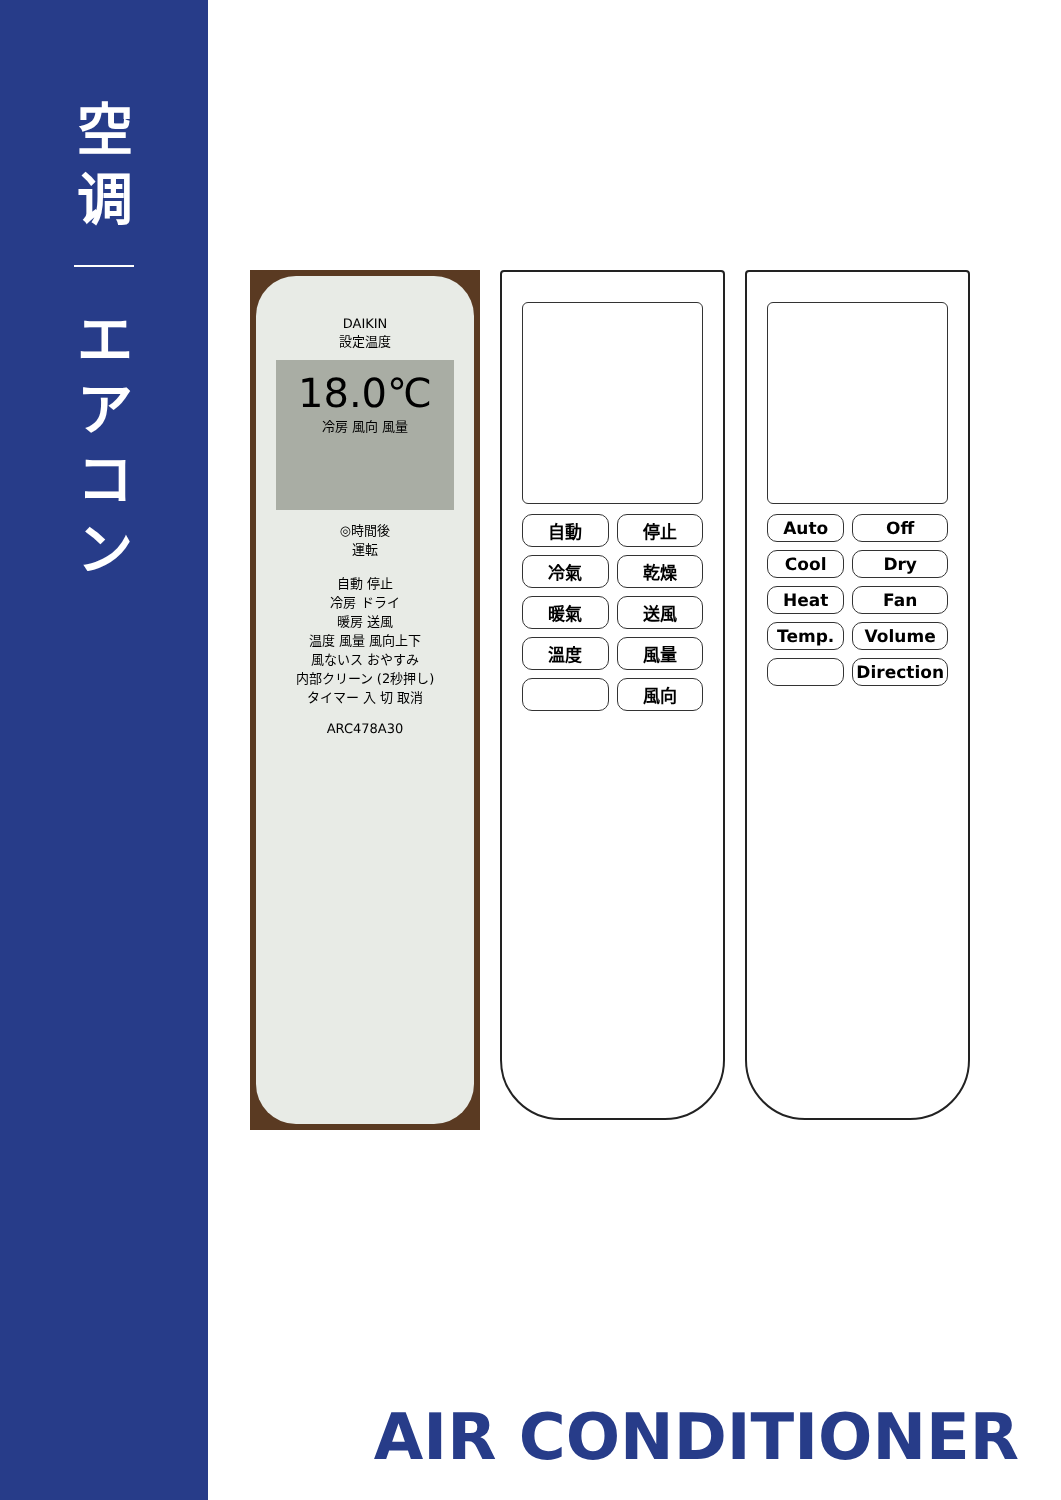空
调
エ
ア
コ
ン
DAIKIN
設定温度
18.0℃
冷房 風向 風量
◎時間後
運転
自動 停止
冷房 ドライ
暖房 送風
温度 風量 風向上下
風ないス おやすみ
内部クリーン (2秒押し)
タイマー 入 切 取消
ARC478A30
自動 停止 冷氣 乾燥 暖氣 送風 溫度 風量 風向
Auto Off Cool Dry Heat Fan Temp. Volume Direction
AIR CONDITIONER